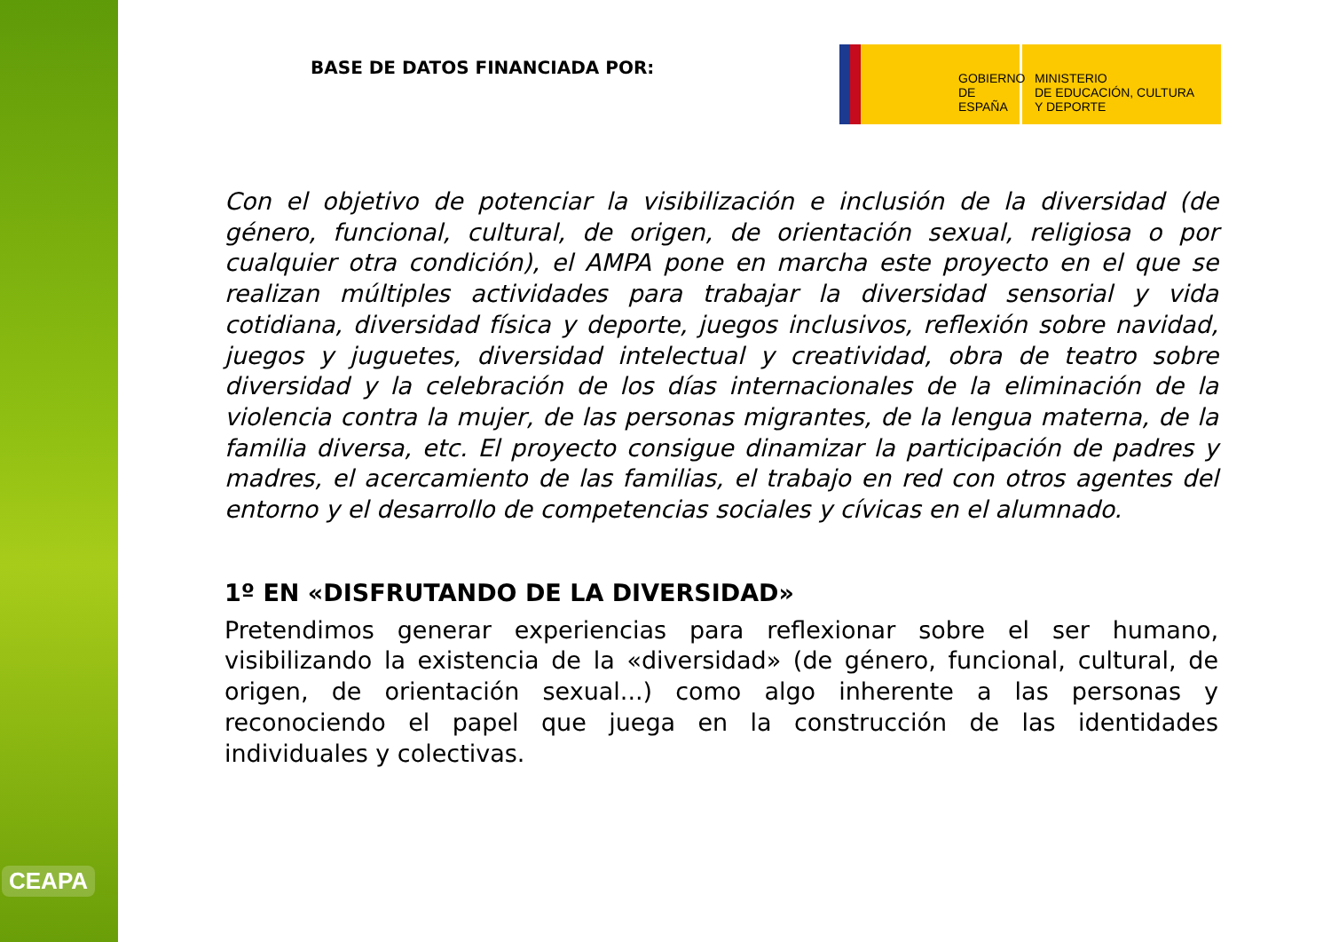CEAPA
BASE DE DATOS FINANCIADA POR:
GOBIERNO
DE ESPAÑA
MINISTERIO
DE EDUCACIÓN, CULTURA
Y DEPORTE
Con el objetivo de potenciar la visibilización e inclusión de la diversidad (de género, funcional, cultural, de origen, de orientación sexual, religiosa o por cualquier otra condición), el AMPA pone en marcha este proyecto en el que se realizan múltiples actividades para trabajar la diversidad sensorial y vida cotidiana, diversidad física y deporte, juegos inclusivos, reflexión sobre navidad, juegos y juguetes, diversidad intelectual y creatividad, obra de teatro sobre diversidad y la celebración de los días internacionales de la eliminación de la violencia contra la mujer, de las personas migrantes, de la lengua materna, de la familia diversa, etc. El proyecto consigue dinamizar la participación de padres y madres, el acercamiento de las familias, el trabajo en red con otros agentes del entorno y el desarrollo de competencias sociales y cívicas en el alumnado.
1º EN «DISFRUTANDO DE LA DIVERSIDAD»
Pretendimos generar experiencias para reflexionar sobre el ser humano, visibilizando la existencia de la «diversidad» (de género, funcional, cultural, de origen, de orientación sexual...) como algo inherente a las personas y reconociendo el papel que juega en la construcción de las identidades individuales y colectivas.